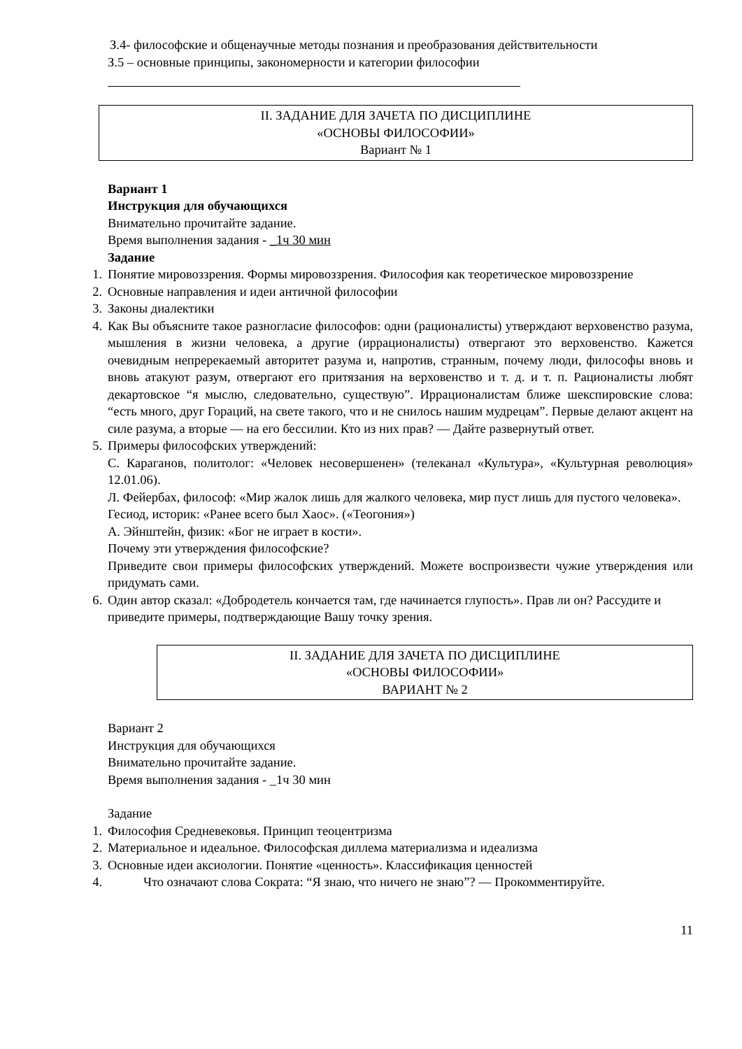З.4- философские и общенаучные методы познания и преобразования действительности
З.5 – основные принципы, закономерности и категории философии
II. ЗАДАНИЕ ДЛЯ ЗАЧЕТА ПО ДИСЦИПЛИНЕ
«ОСНОВЫ ФИЛОСОФИИ»
Вариант № 1
Вариант 1
Инструкция для обучающихся
Внимательно прочитайте задание.
Время выполнения задания - _1ч 30 мин
Задание
1. Понятие мировоззрения. Формы мировоззрения. Философия как теоретическое мировоззрение
2. Основные направления и идеи античной философии
3. Законы диалектики
4. Как Вы объясните такое разногласие философов: одни (рационалисты) утверждают верховенство разума, мышления в жизни человека, а другие (иррационалисты) отвергают это верховенство. Кажется очевидным непререкаемый авторитет разума и, напротив, странным, почему люди, философы вновь и вновь атакуют разум, отвергают его притязания на верховенство и т. д. и т. п. Рационалисты любят декартовское “я мыслю, следовательно, существую”. Иррационалистам ближе шекспировские слова: “есть много, друг Гораций, на свете такого, что и не снилось нашим мудрецам”. Первые делают акцент на силе разума, а вторые — на его бессилии. Кто из них прав? — Дайте развернутый ответ.
5. Примеры философских утверждений:
С. Караганов, политолог: «Человек несовершенен» (телеканал «Культура», «Культурная революция» 12.01.06).
Л. Фейербах, философ: «Мир жалок лишь для жалкого человека, мир пуст лишь для пустого человека».
Гесиод, историк: «Ранее всего был Хаос». («Теогония»)
А. Эйнштейн, физик: «Бог не играет в кости».
Почему эти утверждения философские?
Приведите свои примеры философских утверждений. Можете воспроизвести чужие утверждения или придумать сами.
6. Один автор сказал: «Добродетель кончается там, где начинается глупость». Прав ли он? Рассудите и приведите примеры, подтверждающие Вашу точку зрения.
II. ЗАДАНИЕ ДЛЯ ЗАЧЕТА ПО ДИСЦИПЛИНЕ
«ОСНОВЫ ФИЛОСОФИИ»
ВАРИАНТ № 2
Вариант 2
Инструкция для обучающихся
Внимательно прочитайте задание.
Время выполнения задания - _1ч 30 мин
Задание
1. Философия Средневековья. Принцип теоцентризма
2. Материальное и идеальное. Философская диллема материализма и идеализма
3. Основные идеи аксиологии. Понятие «ценность». Классификация ценностей
4. Что означают слова Сократа: “Я знаю, что ничего не знаю”? — Прокомментируйте.
11